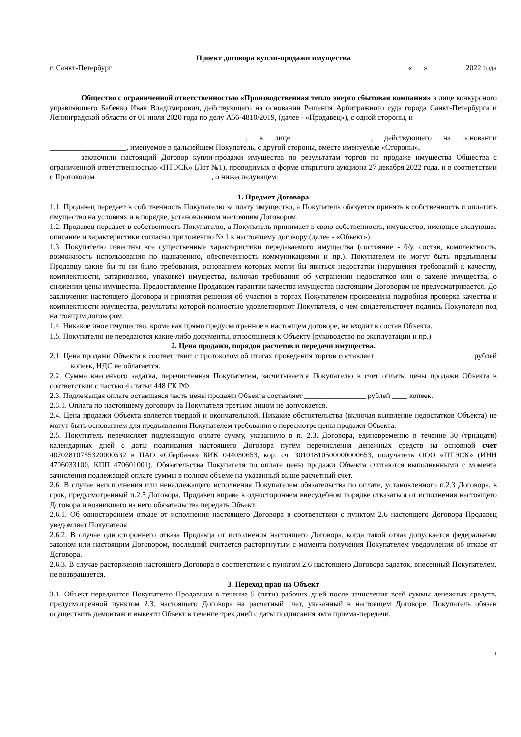Проект договора купли-продажи имущества
г. Санкт-Петербург «___» _________ 2022 года
Общество с ограниченной ответственностью «Производственная тепло энерго сбытовая компания» в лице конкурсного управляющего Бабенко Иван Владимирович, действующего на основании Решения Арбитражного суда города Санкт-Петербурга и Ленинградской области от 01 июля 2020 года по делу А56-4810/2019, (далее - «Продавец»), с одной стороны, и
___________________________________________, в лице __________________, действующего на основании ____________________, именуемое в дальнейшем Покупатель, с другой стороны, вместе именуемые «Стороны»,
заключили настоящий Договор купли-продажи имущества по результатам торгов по продаже имущества Общества с ограниченной ответственностью «ПТЭСК» (Лот №1), проводимых в форме открытого аукциона 27 декабря 2022 года, и в соответствии с Протоколом ______________________________, о нижеследующем:
1. Предмет Договора
1.1. Продавец передает в собственность Покупателю за плату имущество, а Покупатель обязуется принять в собственность и оплатить имущество на условиях и в порядке, установленном настоящим Договором.
1.2. Продавец передает в собственность Покупателю, а Покупатель принимает в свою собственность, имущество, имеющее следующее описание и характеристики согласно приложению № 1 к настоящему договору (далее - «Объект»).
1.3. Покупателю известны все существенные характеристики передаваемого имущества (состояние - б/у, состав, комплектность, возможность использования по назначению, обеспеченность коммуникациями и пр.). Покупателем не могут быть предъявлены Продавцу какие бы то ни было требования, основанием которых могли бы явиться недостатки (нарушения требований к качеству, комплектности, затариванию, упаковке) имущества, включая требования об устранении недостатков или о замене имущества, о снижении цены имущества. Предоставление Продавцом гарантии качества имущества настоящим Договором не предусматривается. До заключения настоящего Договора и принятия решения об участии в торгах Покупателем произведена подробная проверка качества и комплектности имущества, результаты которой полностью удовлетворяют Покупателя, о чем свидетельствует подпись Покупателя под настоящим договором.
1.4. Никакое иное имущество, кроме как прямо предусмотренное в настоящем договоре, не входит в состав Объекта.
1.5. Покупателю не передаются какие-либо документы, относящиеся к Объекту (руководство по эксплуатации и пр.)
2. Цена продажи, порядок расчетов и передачи имущества.
2.1. Цена продажи Объекта в соответствии с протоколом об итогах проведения торгов составляет _________________________ рублей _____ копеек, НДС не облагается.
2.2. Сумма внесенного задатка, перечисленная Покупателем, засчитывается Покупателю в счет оплаты цены продажи Объекта в соответствии с частью 4 статьи 448 ГК РФ.
2.3. Подлежащая оплате оставшаяся часть цены продажи Объекта составляет ________________ рублей ____ копеек.
2.3.1. Оплата по настоящему договору за Покупателя третьим лицом не допускается.
2.4. Цена продажи Объекта является твердой и окончательной. Никакие обстоятельства (включая выявление недостатков Объекта) не могут быть основанием для предъявления Покупателем требования о пересмотре цены продажи Объекта.
2.5. Покупатель перечисляет подлежащую оплате сумму, указанную в п. 2.3. Договора, единовременно в течение 30 (тридцати) календарных дней с даты подписания настоящего Договора путём перечисления денежных средств на основной счет 40702810755320000532 в ПАО «Сбербанк» БИК 044030653, кор. сч. 30101810500000000653, получатель ООО «ПТЭСК» (ИНН 4706033100, КПП 470601001). Обязательства Покупателя по оплате цены продажи Объекта считаются выполненными с момента зачисления подлежащей оплате суммы в полном объеме на указанный выше расчетный счет.
2.6. В случае неисполнения или ненадлежащего исполнения Покупателем обязательства по оплате, установленного п.2.3 Договора, в срок, предусмотренный п.2.5 Договора, Продавец вправе в одностороннем внесудебном порядке отказаться от исполнения настоящего Договора и возникшего из него обязательства передать Объект.
2.6.1. Об одностороннем отказе от исполнения настоящего Договора в соответствии с пунктом 2.6 настоящего Договора Продавец уведомляет Покупателя.
2.6.2. В случае одностороннего отказа Продавца от исполнения настоящего Договора, когда такой отказ допускается федеральным законом или настоящим Договором, последний считается расторгнутым с момента получения Покупателем уведомления об отказе от Договора.
2.6.3. В случае расторжения настоящего Договора в соответствии с пунктом 2.6 настоящего Договора задаток, внесенный Покупателем, не возвращается.
3. Переход прав на Объект
3.1. Объект передаются Покупателю Продавцом в течение 5 (пяти) рабочих дней после зачисления всей суммы денежных средств, предусмотренной пунктом 2.3. настоящего Договора на расчетный счет, указанный в настоящем Договоре. Покупатель обязан осуществить демонтаж и вывезти Объект в течение трех дней с даты подписания акта приема-передачи.
1